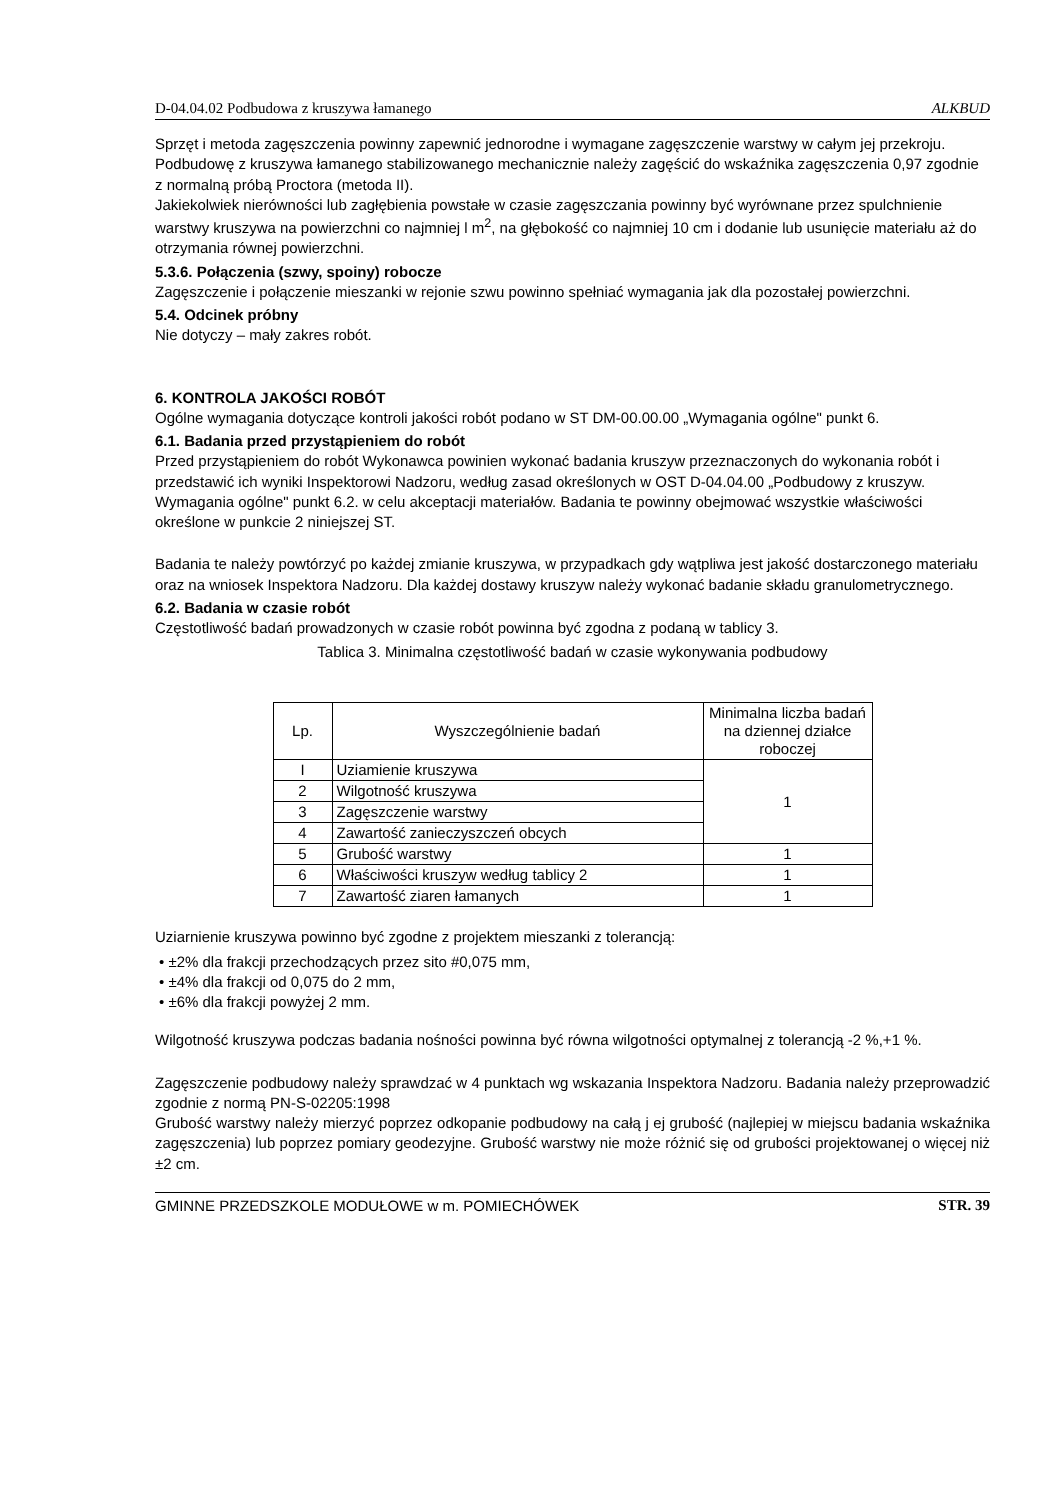D-04.04.02 Podbudowa z kruszywa łamanego ALKBUD
Sprzęt i metoda zagęszczenia powinny zapewnić jednorodne i wymagane zagęszczenie warstwy w całym jej przekroju. Podbudowę z kruszywa łamanego stabilizowanego mechanicznie należy zagęścić do wskaźnika zagęszczenia 0,97 zgodnie z normalną próbą Proctora (metoda II).
Jakiekolwiek nierówności lub zagłębienia powstałe w czasie zagęszczania powinny być wyrównane przez spulchnienie warstwy kruszywa na powierzchni co najmniej l m<sup>2</sup>, na głębokość co najmniej 10 cm i dodanie lub usunięcie materiału aż do otrzymania równej powierzchni.
5.3.6. Połączenia (szwy, spoiny) robocze
Zagęszczenie i połączenie mieszanki w rejonie szwu powinno spełniać wymagania jak dla pozostałej powierzchni.
5.4. Odcinek próbny
Nie dotyczy – mały zakres robót.
6. KONTROLA JAKOŚCI ROBÓT
Ogólne wymagania dotyczące kontroli jakości robót podano w ST DM-00.00.00 „Wymagania ogólne" punkt 6.
6.1. Badania przed przystąpieniem do robót
Przed przystąpieniem do robót Wykonawca powinien wykonać badania kruszyw przeznaczonych do wykonania robót i przedstawić ich wyniki Inspektorowi Nadzoru, według zasad określonych w OST D-04.04.00 „Podbudowy z kruszyw. Wymagania ogólne" punkt 6.2. w celu akceptacji materiałów. Badania te powinny obejmować wszystkie właściwości określone w punkcie 2 niniejszej ST.
Badania te należy powtórzyć po każdej zmianie kruszywa, w przypadkach gdy wątpliwa jest jakość dostarczonego materiału oraz na wniosek Inspektora Nadzoru. Dla każdej dostawy kruszyw należy wykonać badanie składu granulometrycznego.
6.2. Badania w czasie robót
Częstotliwość badań prowadzonych w czasie robót powinna być zgodna z podaną w tablicy 3.
Tablica 3. Minimalna częstotliwość badań w czasie wykonywania podbudowy
| Lp. | Wyszczególnienie badań | Minimalna liczba badań na dziennej działce roboczej |
| --- | --- | --- |
| I | Uziamienie kruszywa | 1 |
| 2 | Wilgotność kruszywa | |
| 3 | Zagęszczenie warstwy | |
| 4 | Zawartość zanieczyszczeń obcych | |
| 5 | Grubość warstwy | 1 |
| 6 | Właściwości kruszyw według tablicy 2 | 1 |
| 7 | Zawartość ziaren łamanych | 1 |
Uziarnienie kruszywa powinno być zgodne z projektem mieszanki z tolerancją:
• ±2% dla frakcji przechodzących przez sito #0,075 mm,
• ±4% dla frakcji od 0,075 do 2 mm,
• ±6% dla frakcji powyżej 2 mm.
Wilgotność kruszywa podczas badania nośności powinna być równa wilgotności optymalnej z tolerancją -2 %,+1 %.
Zagęszczenie podbudowy należy sprawdzać w 4 punktach wg wskazania Inspektora Nadzoru. Badania należy przeprowadzić zgodnie z normą PN-S-02205:1998
Grubość warstwy należy mierzyć poprzez odkopanie podbudowy na całą j ej grubość (najlepiej w miejscu badania wskaźnika zagęszczenia) lub poprzez pomiary geodezyjne. Grubość warstwy nie może różnić się od grubości projektowanej o więcej niż ±2 cm.
GMINNE PRZEDSZKOLE MODUŁOWE w m. POMIECHÓWEK STR. 39